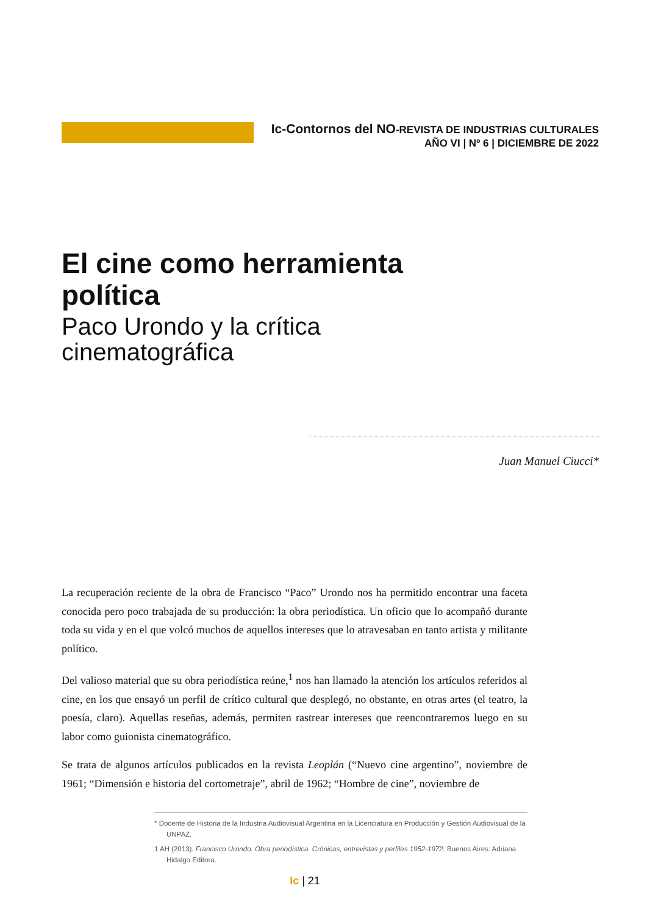Ic-Contornos del NO-REVISTA DE INDUSTRIAS CULTURALES
AÑO VI | Nº 6 | DICIEMBRE DE 2022
El cine como herramienta política
Paco Urondo y la crítica cinematográfica
Juan Manuel Ciucci*
La recuperación reciente de la obra de Francisco “Paco” Urondo nos ha permitido encontrar una faceta conocida pero poco trabajada de su producción: la obra periodística. Un oficio que lo acompañó durante toda su vida y en el que volcó muchos de aquellos intereses que lo atravesaban en tanto artista y militante político.
Del valioso material que su obra periodística reúne,<sup>1</sup> nos han llamado la atención los artículos referidos al cine, en los que ensayó un perfil de crítico cultural que desplegó, no obstante, en otras artes (el teatro, la poesía, claro). Aquellas reseñas, además, permiten rastrear intereses que reencontraremos luego en su labor como guionista cinematográfico.
Se trata de algunos artículos publicados en la revista Leoplán (“Nuevo cine argentino”, noviembre de 1961; “Dimensión e historia del cortometraje”, abril de 1962; “Hombre de cine”, noviembre de
* Docente de Historia de la Industria Audiovisual Argentina en la Licenciatura en Producción y Gestión Audiovisual de la UNPAZ.
1 AH (2013). Francisco Urondo. Obra periodística. Crónicas, entrevistas y perfiles 1952-1972. Buenos Aires: Adriana Hidalgo Editora.
Ic | 21